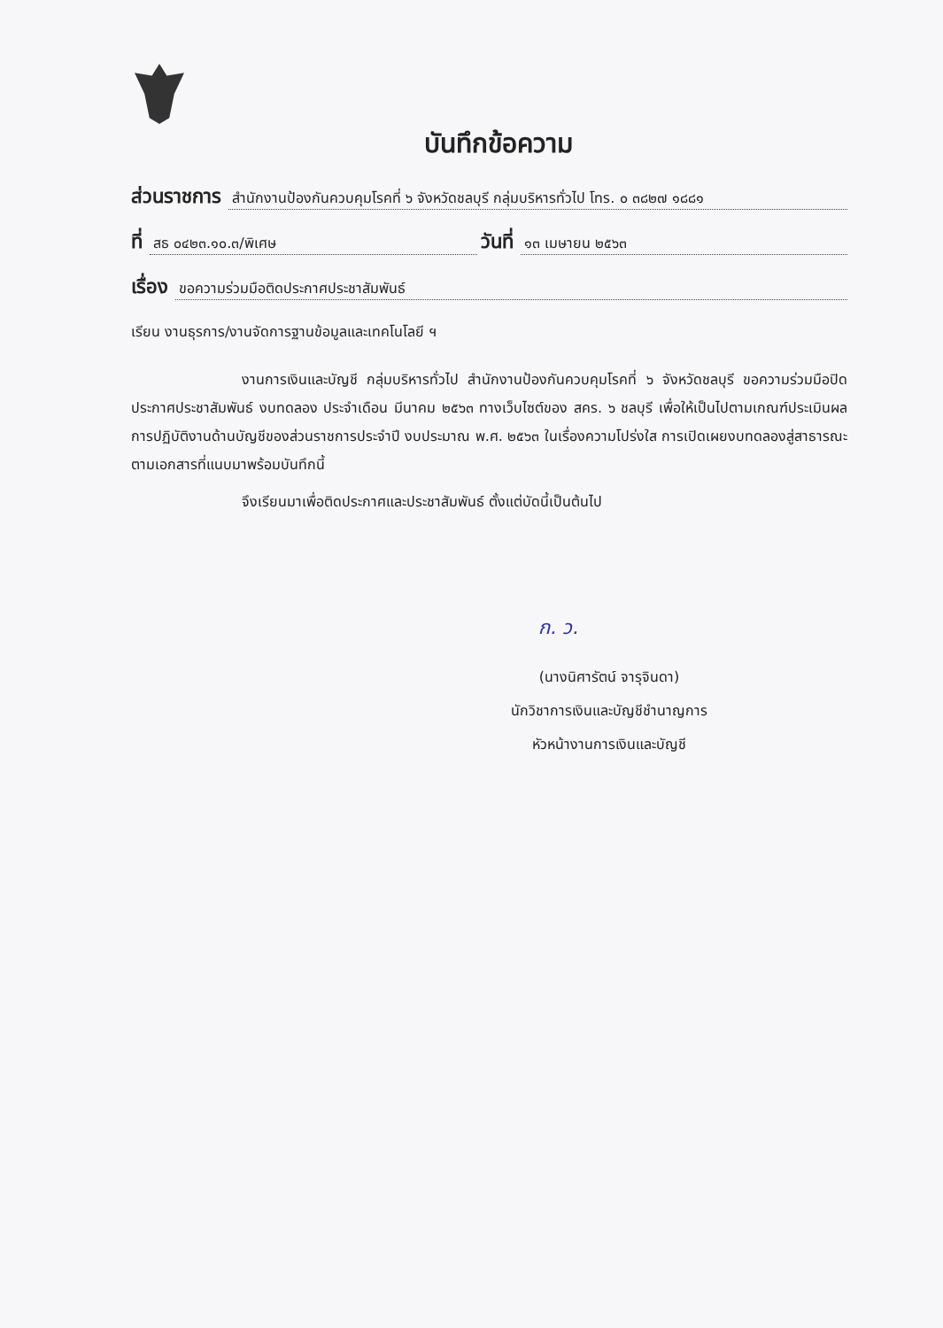บันทึกข้อความ
ส่วนราชการ สำนักงานป้องกันควบคุมโรคที่ ๖ จังหวัดชลบุรี กลุ่มบริหารทั่วไป โทร. ๐ ๓๘๒๗ ๑๘๘๑
ที่ สธ ๐๔๒๓.๑๐.๓/พิเศษ วันที่ ๑๓ เมษายน ๒๕๖๓
เรื่อง ขอความร่วมมือติดประกาศประชาสัมพันธ์
เรียน งานธุรการ/งานจัดการฐานข้อมูลและเทคโนโลยี ฯ
งานการเงินและบัญชี กลุ่มบริหารทั่วไป สำนักงานป้องกันควบคุมโรคที่ ๖ จังหวัดชลบุรี ขอความร่วมมือปิดประกาศประชาสัมพันธ์ งบทดลอง ประจำเดือน มีนาคม ๒๕๖๓ ทางเว็บไซต์ของ สคร. ๖ ชลบุรี เพื่อให้เป็นไปตามเกณฑ์ประเมินผลการปฏิบัติงานด้านบัญชีของส่วนราชการประจำปี งบประมาณ พ.ศ. ๒๕๖๓ ในเรื่องความโปร่งใส การเปิดเผยงบทดลองสู่สาธารณะ ตามเอกสารที่แนบมาพร้อมบันทึกนี้
จึงเรียนมาเพื่อติดประกาศและประชาสัมพันธ์ ตั้งแต่บัดนี้เป็นต้นไป
ก. ว.
(นางนิศารัตน์ จารุจินดา)
นักวิชาการเงินและบัญชีชำนาญการ
หัวหน้างานการเงินและบัญชี